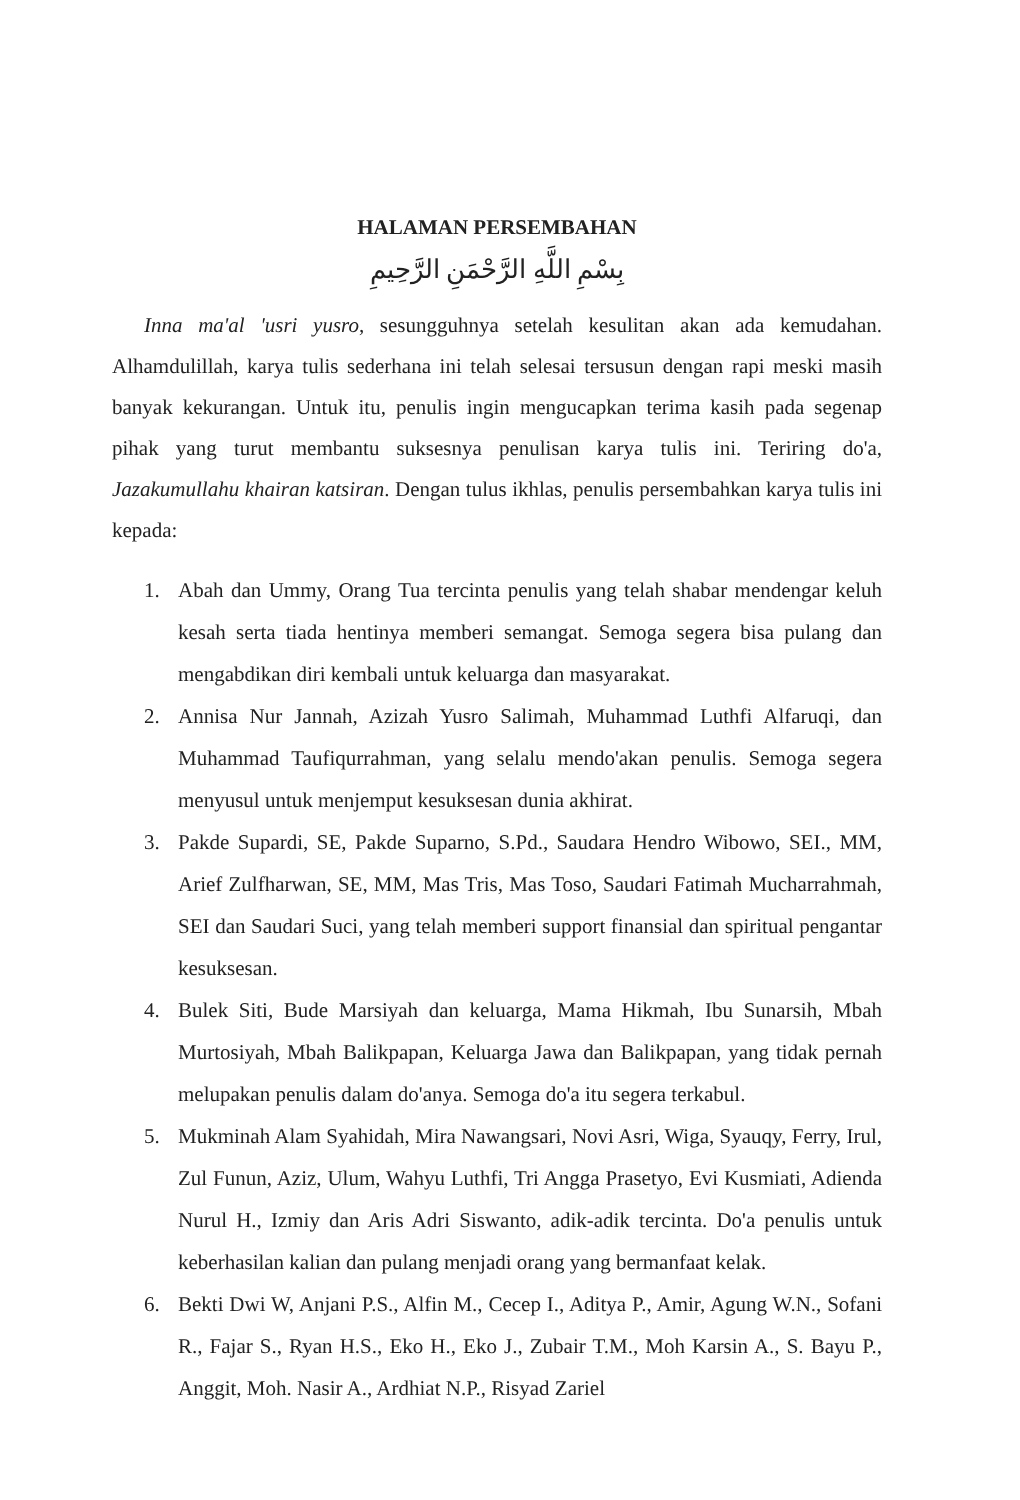HALAMAN PERSEMBAHAN
بِسْمِ اللَّهِ الرَّحْمَنِ الرَّحِيمِ
Inna ma'al 'usri yusro, sesungguhnya setelah kesulitan akan ada kemudahan. Alhamdulillah, karya tulis sederhana ini telah selesai tersusun dengan rapi meski masih banyak kekurangan. Untuk itu, penulis ingin mengucapkan terima kasih pada segenap pihak yang turut membantu suksesnya penulisan karya tulis ini. Teriring do'a, Jazakumullahu khairan katsiran. Dengan tulus ikhlas, penulis persembahkan karya tulis ini kepada:
1. Abah dan Ummy, Orang Tua tercinta penulis yang telah shabar mendengar keluh kesah serta tiada hentinya memberi semangat. Semoga segera bisa pulang dan mengabdikan diri kembali untuk keluarga dan masyarakat.
2. Annisa Nur Jannah, Azizah Yusro Salimah, Muhammad Luthfi Alfaruqi, dan Muhammad Taufiqurrahman, yang selalu mendo'akan penulis. Semoga segera menyusul untuk menjemput kesuksesan dunia akhirat.
3. Pakde Supardi, SE, Pakde Suparno, S.Pd., Saudara Hendro Wibowo, SEI., MM, Arief Zulfharwan, SE, MM, Mas Tris, Mas Toso, Saudari Fatimah Mucharrahmah, SEI dan Saudari Suci, yang telah memberi support finansial dan spiritual pengantar kesuksesan.
4. Bulek Siti, Bude Marsiyah dan keluarga, Mama Hikmah, Ibu Sunarsih, Mbah Murtosiyah, Mbah Balikpapan, Keluarga Jawa dan Balikpapan, yang tidak pernah melupakan penulis dalam do'anya. Semoga do'a itu segera terkabul.
5. Mukminah Alam Syahidah, Mira Nawangsari, Novi Asri, Wiga, Syauqy, Ferry, Irul, Zul Funun, Aziz, Ulum, Wahyu Luthfi, Tri Angga Prasetyo, Evi Kusmiati, Adienda Nurul H., Izmiy dan Aris Adri Siswanto, adik-adik tercinta. Do'a penulis untuk keberhasilan kalian dan pulang menjadi orang yang bermanfaat kelak.
6. Bekti Dwi W, Anjani P.S., Alfin M., Cecep I., Aditya P., Amir, Agung W.N., Sofani R., Fajar S., Ryan H.S., Eko H., Eko J., Zubair T.M., Moh Karsin A., S. Bayu P., Anggit, Moh. Nasir A., Ardhiat N.P., Risyad Zariel